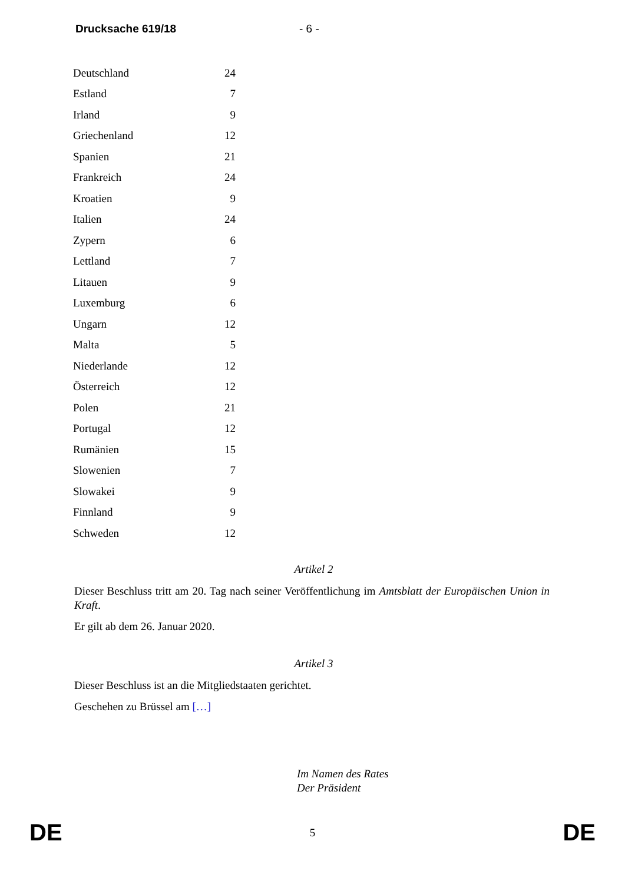Drucksache 619/18 - 6 -
| Deutschland | 24 |
| Estland | 7 |
| Irland | 9 |
| Griechenland | 12 |
| Spanien | 21 |
| Frankreich | 24 |
| Kroatien | 9 |
| Italien | 24 |
| Zypern | 6 |
| Lettland | 7 |
| Litauen | 9 |
| Luxemburg | 6 |
| Ungarn | 12 |
| Malta | 5 |
| Niederlande | 12 |
| Österreich | 12 |
| Polen | 21 |
| Portugal | 12 |
| Rumänien | 15 |
| Slowenien | 7 |
| Slowakei | 9 |
| Finnland | 9 |
| Schweden | 12 |
Artikel 2
Dieser Beschluss tritt am 20. Tag nach seiner Veröffentlichung im Amtsblatt der Europäischen Union in Kraft.
Er gilt ab dem 26. Januar 2020.
Artikel 3
Dieser Beschluss ist an die Mitgliedstaaten gerichtet.
Geschehen zu Brüssel am […]
Im Namen des Rates
Der Präsident
DE 5 DE